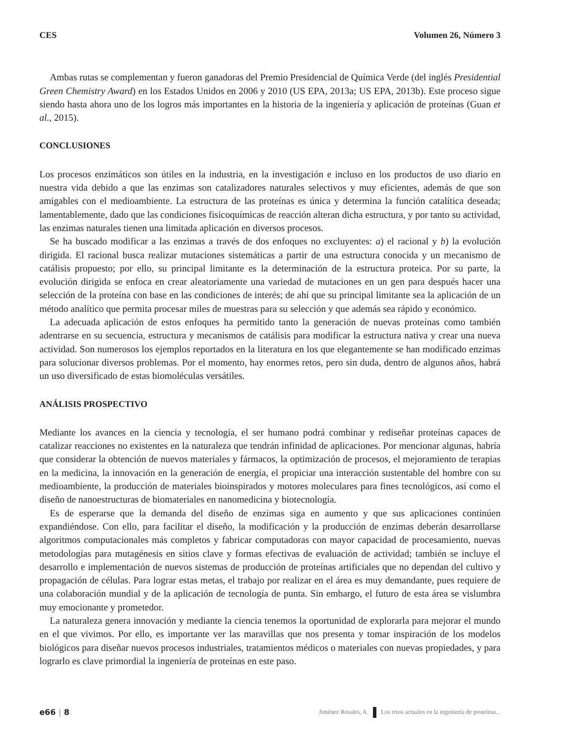CES Volumen 26, Número 3
Ambas rutas se complementan y fueron ganadoras del Premio Presidencial de Química Verde (del inglés Presidential Green Chemistry Award) en los Estados Unidos en 2006 y 2010 (US EPA, 2013a; US EPA, 2013b). Este proceso sigue siendo hasta ahora uno de los logros más importantes en la historia de la ingeniería y aplicación de proteínas (Guan et al., 2015).
CONCLUSIONES
Los procesos enzimáticos son útiles en la industria, en la investigación e incluso en los productos de uso diario en nuestra vida debido a que las enzimas son catalizadores naturales selectivos y muy eficientes, además de que son amigables con el medioambiente. La estructura de las proteínas es única y determina la función catalítica deseada; lamentablemente, dado que las condiciones fisicoquímicas de reacción alteran dicha estructura, y por tanto su actividad, las enzimas naturales tienen una limitada aplicación en diversos procesos.
Se ha buscado modificar a las enzimas a través de dos enfoques no excluyentes: a) el racional y b) la evolución dirigida. El racional busca realizar mutaciones sistemáticas a partir de una estructura conocida y un mecanismo de catálisis propuesto; por ello, su principal limitante es la determinación de la estructura proteica. Por su parte, la evolución dirigida se enfoca en crear aleatoriamente una variedad de mutaciones en un gen para después hacer una selección de la proteína con base en las condiciones de interés; de ahí que su principal limitante sea la aplicación de un método analítico que permita procesar miles de muestras para su selección y que además sea rápido y económico.
La adecuada aplicación de estos enfoques ha permitido tanto la generación de nuevas proteínas como también adentrarse en su secuencia, estructura y mecanismos de catálisis para modificar la estructura nativa y crear una nueva actividad. Son numerosos los ejemplos reportados en la literatura en los que elegantemente se han modificado enzimas para solucionar diversos problemas. Por el momento, hay enormes retos, pero sin duda, dentro de algunos años, habrá un uso diversificado de estas biomoléculas versátiles.
ANÁLISIS PROSPECTIVO
Mediante los avances en la ciencia y tecnología, el ser humano podrá combinar y rediseñar proteínas capaces de catalizar reacciones no existentes en la naturaleza que tendrán infinidad de aplicaciones. Por mencionar algunas, habría que considerar la obtención de nuevos materiales y fármacos, la optimización de procesos, el mejoramiento de terapias en la medicina, la innovación en la generación de energía, el propiciar una interacción sustentable del hombre con su medioambiente, la producción de materiales bioinspirados y motores moleculares para fines tecnológicos, así como el diseño de nanoestructuras de biomateriales en nanomedicina y biotecnología.
Es de esperarse que la demanda del diseño de enzimas siga en aumento y que sus aplicaciones continúen expandiéndose. Con ello, para facilitar el diseño, la modificación y la producción de enzimas deberán desarrollarse algoritmos computacionales más completos y fabricar computadoras con mayor capacidad de procesamiento, nuevas metodologías para mutagénesis en sitios clave y formas efectivas de evaluación de actividad; también se incluye el desarrollo e implementación de nuevos sistemas de producción de proteínas artificiales que no dependan del cultivo y propagación de células. Para lograr estas metas, el trabajo por realizar en el área es muy demandante, pues requiere de una colaboración mundial y de la aplicación de tecnología de punta. Sin embargo, el futuro de esta área se vislumbra muy emocionante y prometedor.
La naturaleza genera innovación y mediante la ciencia tenemos la oportunidad de explorarla para mejorar el mundo en el que vivimos. Por ello, es importante ver las maravillas que nos presenta y tomar inspiración de los modelos biológicos para diseñar nuevos procesos industriales, tratamientos médicos o materiales con nuevas propiedades, y para lograrlo es clave primordial la ingeniería de proteínas en este paso.
e66 | 8 Jiménez Rosales, A. Los retos actuales en la ingeniería de proteínas...